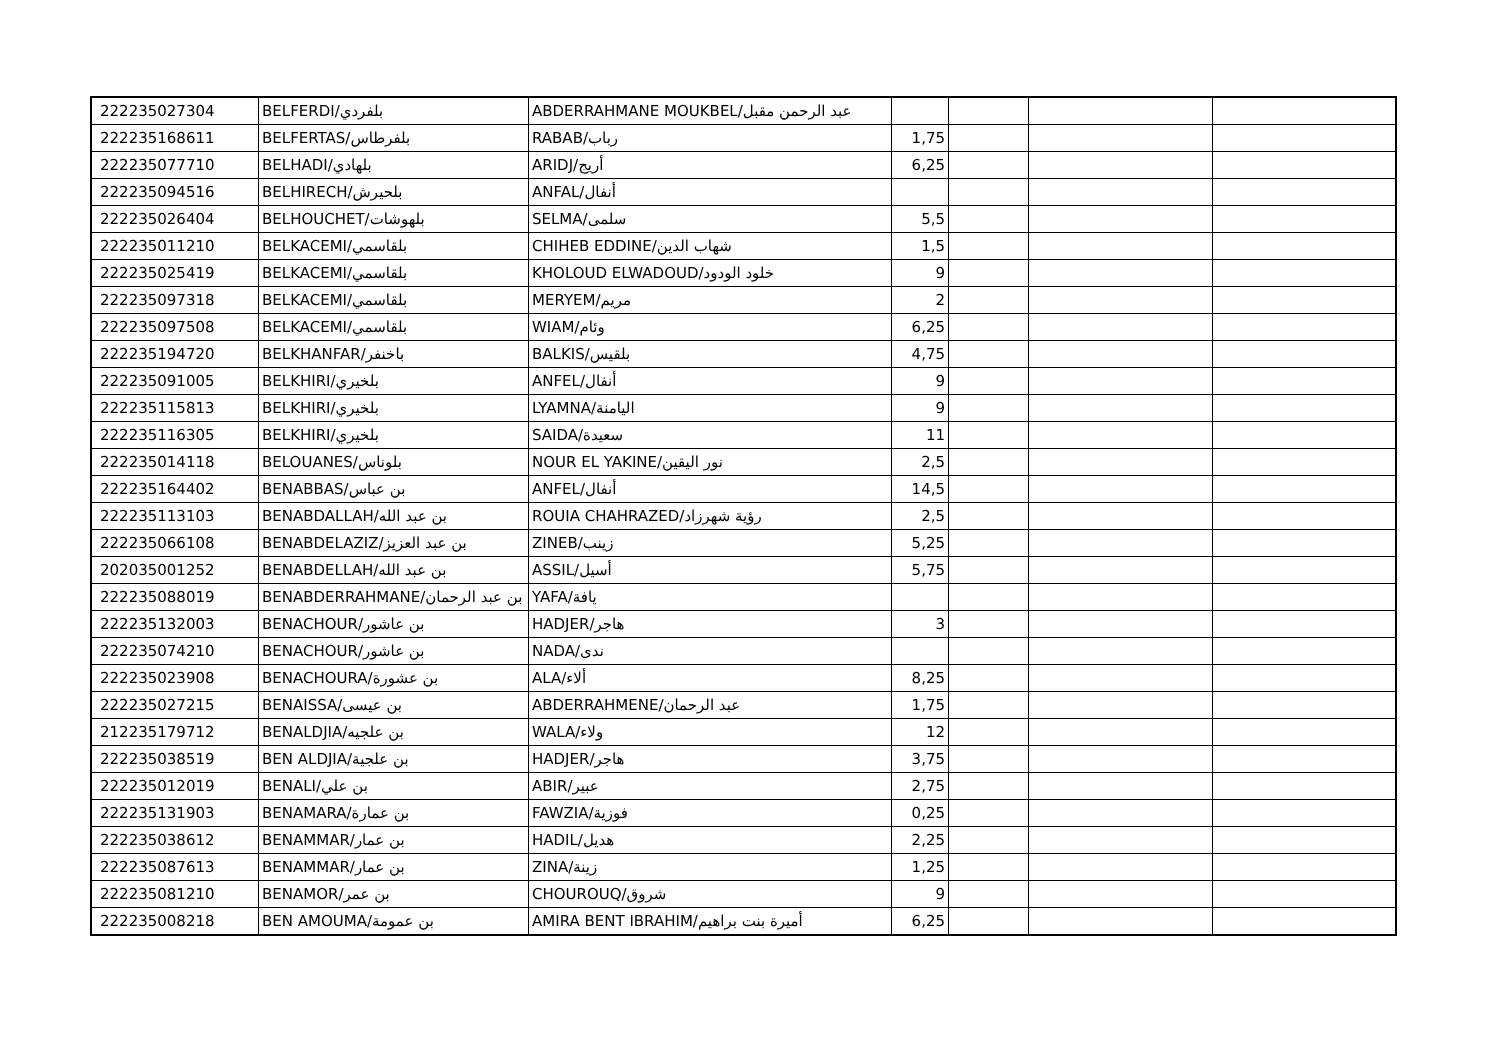| 222235027304 | BELFERDI/بلفردي | ABDERRAHMANE MOUKBEL/عبد الرحمن مقبل | | | | |
| 222235168611 | BELFERTAS/بلفرطاس | RABAB/رباب | 1,75 | | | |
| 222235077710 | BELHADI/بلهادي | ARIDJ/أريج | 6,25 | | | |
| 222235094516 | BELHIRECH/بلحيرش | ANFAL/أنفال | | | | |
| 222235026404 | BELHOUCHET/بلهوشات | SELMA/سلمى | 5,5 | | | |
| 222235011210 | BELKACEMI/بلقاسمي | CHIHEB EDDINE/شهاب الدين | 1,5 | | | |
| 222235025419 | BELKACEMI/بلقاسمي | KHOLOUD ELWADOUD/خلود الودود | 9 | | | |
| 222235097318 | BELKACEMI/بلقاسمي | MERYEM/مريم | 2 | | | |
| 222235097508 | BELKACEMI/بلقاسمي | WIAM/وئام | 6,25 | | | |
| 222235194720 | BELKHANFAR/باخنفر | BALKIS/بلقيس | 4,75 | | | |
| 222235091005 | BELKHIRI/بلخيري | ANFEL/أنفال | 9 | | | |
| 222235115813 | BELKHIRI/بلخيري | LYAMNA/اليامنة | 9 | | | |
| 222235116305 | BELKHIRI/بلخيري | SAIDA/سعيدة | 11 | | | |
| 222235014118 | BELOUANES/بلوناس | NOUR EL YAKINE/نور اليقين | 2,5 | | | |
| 222235164402 | BENABBAS/بن عباس | ANFEL/أنفال | 14,5 | | | |
| 222235113103 | BENABDALLAH/بن عبد الله | ROUIA CHAHRAZED/رؤية شهرزاد | 2,5 | | | |
| 222235066108 | BENABDELAZIZ/بن عبد العزيز | ZINEB/زينب | 5,25 | | | |
| 202035001252 | BENABDELLAH/بن عبد الله | ASSIL/أسيل | 5,75 | | | |
| 222235088019 | BENABDERRAHMANE/بن عبد الرحمان | YAFA/يافة | | | | |
| 222235132003 | BENACHOUR/بن عاشور | HADJER/هاجر | 3 | | | |
| 222235074210 | BENACHOUR/بن عاشور | NADA/ندى | | | | |
| 222235023908 | BENACHOURA/بن عشورة | ALA/ألاء | 8,25 | | | |
| 222235027215 | BENAISSA/بن عيسى | ABDERRAHMENE/عبد الرحمان | 1,75 | | | |
| 212235179712 | BENALDJIA/بن علجيه | WALA/ولاء | 12 | | | |
| 222235038519 | BEN ALDJIA/بن علجية | HADJER/هاجر | 3,75 | | | |
| 222235012019 | BENALI/بن علي | ABIR/عبير | 2,75 | | | |
| 222235131903 | BENAMARA/بن عمارة | FAWZIA/فوزية | 0,25 | | | |
| 222235038612 | BENAMMAR/بن عمار | HADIL/هديل | 2,25 | | | |
| 222235087613 | BENAMMAR/بن عمار | ZINA/زينة | 1,25 | | | |
| 222235081210 | BENAMOR/بن عمر | CHOUROUQ/شروق | 9 | | | |
| 222235008218 | BEN AMOUMA/بن عمومة | AMIRA BENT IBRAHIM/أميرة بنت براهيم | 6,25 | | | |